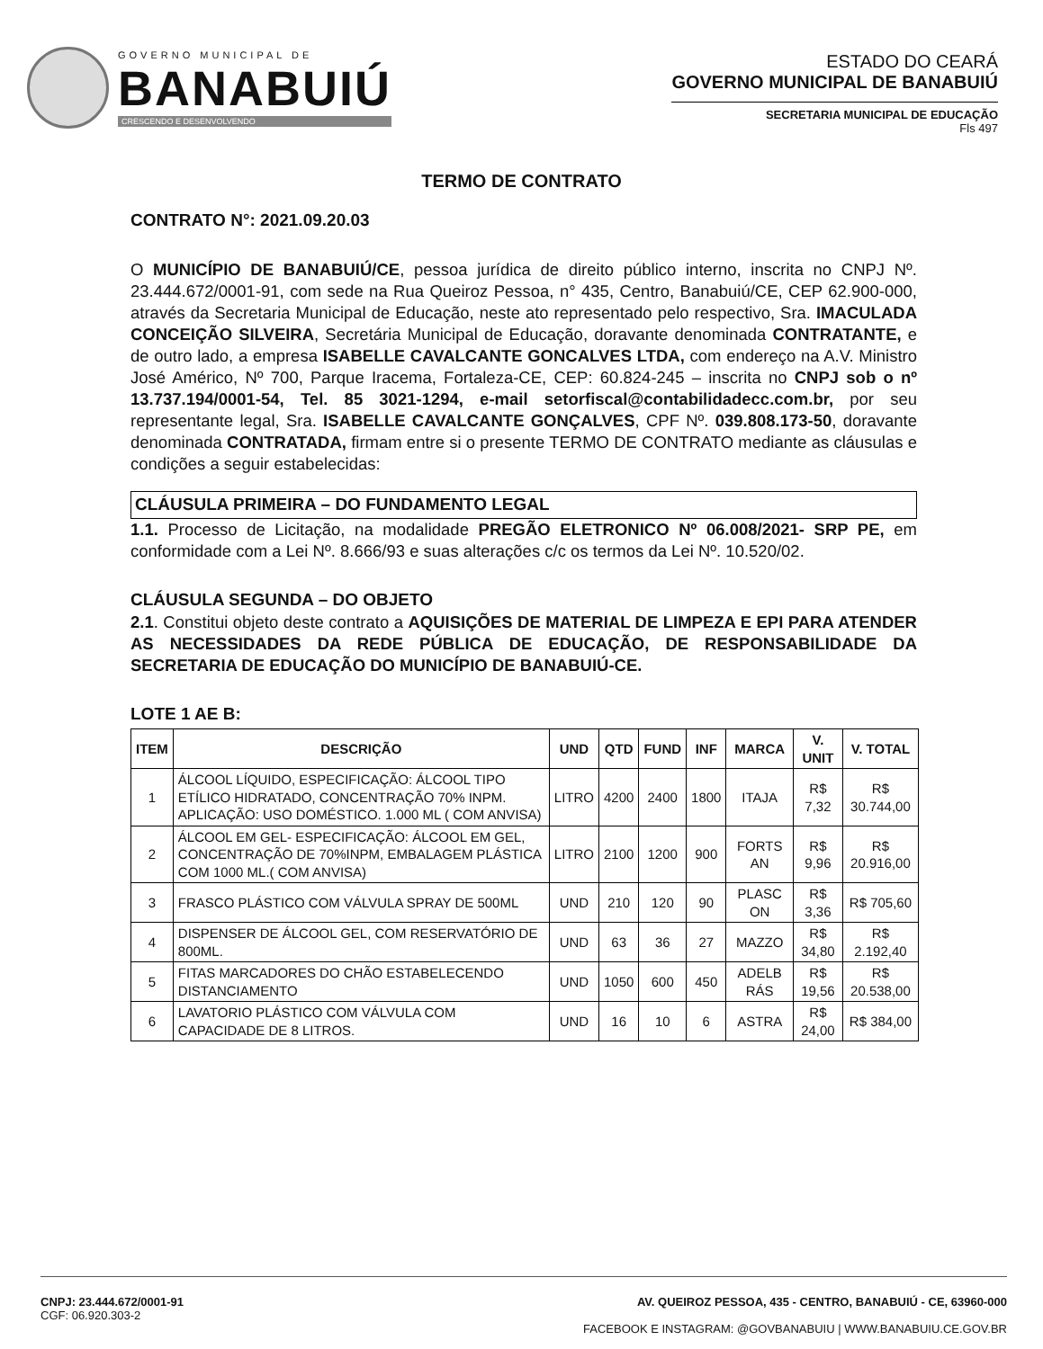GOVERNO MUNICIPAL DE
BANABUIÚ
CRESCENDO E DESENVOLVENDO
ESTADO DO CEARÁ
GOVERNO MUNICIPAL DE BANABUIÚ
SECRETARIA MUNICIPAL DE EDUCAÇÃO
Fls 497
TERMO DE CONTRATO
CONTRATO N°: 2021.09.20.03
O MUNICÍPIO DE BANABUIÚ/CE, pessoa jurídica de direito público interno, inscrita no CNPJ Nº. 23.444.672/0001-91, com sede na Rua Queiroz Pessoa, n° 435, Centro, Banabuiú/CE, CEP 62.900-000, através da Secretaria Municipal de Educação, neste ato representado pelo respectivo, Sra. IMACULADA CONCEIÇÃO SILVEIRA, Secretária Municipal de Educação, doravante denominada CONTRATANTE, e de outro lado, a empresa ISABELLE CAVALCANTE GONCALVES LTDA, com endereço na A.V. Ministro José Américo, Nº 700, Parque Iracema, Fortaleza-CE, CEP: 60.824-245 – inscrita no CNPJ sob o nº 13.737.194/0001-54, Tel. 85 3021-1294, e-mail setorfiscal@contabilidadecc.com.br, por seu representante legal, Sra. ISABELLE CAVALCANTE GONÇALVES, CPF Nº. 039.808.173-50, doravante denominada CONTRATADA, firmam entre si o presente TERMO DE CONTRATO mediante as cláusulas e condições a seguir estabelecidas:
CLÁUSULA PRIMEIRA – DO FUNDAMENTO LEGAL
1.1. Processo de Licitação, na modalidade PREGÃO ELETRONICO Nº 06.008/2021- SRP PE, em conformidade com a Lei Nº. 8.666/93 e suas alterações c/c os termos da Lei Nº. 10.520/02.
CLÁUSULA SEGUNDA – DO OBJETO
2.1. Constitui objeto deste contrato a AQUISIÇÕES DE MATERIAL DE LIMPEZA E EPI PARA ATENDER AS NECESSIDADES DA REDE PÚBLICA DE EDUCAÇÃO, DE RESPONSABILIDADE DA SECRETARIA DE EDUCAÇÃO DO MUNICÍPIO DE BANABUIÚ-CE.
LOTE 1 AE B:
| ITEM | DESCRIÇÃO | UND | QTD | FUND | INF | MARCA | V. UNIT | V. TOTAL |
| --- | --- | --- | --- | --- | --- | --- | --- | --- |
| 1 | ÁLCOOL LÍQUIDO, ESPECIFICAÇÃO: ÁLCOOL TIPO ETÍLICO HIDRATADO, CONCENTRAÇÃO 70% INPM. APLICAÇÃO: USO DOMÉSTICO. 1.000 ML ( COM ANVISA) | LITRO | 4200 | 2400 | 1800 | ITAJA | R$ 7,32 | R$ 30.744,00 |
| 2 | ÁLCOOL EM GEL- ESPECIFICAÇÃO: ÁLCOOL EM GEL, CONCENTRAÇÃO DE 70%INPM, EMBALAGEM PLÁSTICA COM 1000 ML.( COM ANVISA) | LITRO | 2100 | 1200 | 900 | FORTS AN | R$ 9,96 | R$ 20.916,00 |
| 3 | FRASCO PLÁSTICO COM VÁLVULA SPRAY DE 500ML | UND | 210 | 120 | 90 | PLASC ON | R$ 3,36 | R$ 705,60 |
| 4 | DISPENSER DE ÁLCOOL GEL, COM RESERVATÓRIO DE 800ML. | UND | 63 | 36 | 27 | MAZZO | R$ 34,80 | R$ 2.192,40 |
| 5 | FITAS MARCADORES DO CHÃO ESTABELECENDO DISTANCIAMENTO | UND | 1050 | 600 | 450 | ADELB RÁS | R$ 19,56 | R$ 20.538,00 |
| 6 | LAVATORIO PLÁSTICO COM VÁLVULA COM CAPACIDADE DE 8 LITROS. | UND | 16 | 10 | 6 | ASTRA | R$ 24,00 | R$ 384,00 |
CNPJ: 23.444.672/0001-91
CGF: 06.920.303-2
AV. QUEIROZ PESSOA, 435 - CENTRO, BANABUIÚ - CE, 63960-000
FACEBOOK E INSTAGRAM: @GOVBANABUIU | WWW.BANABUIU.CE.GOV.BR